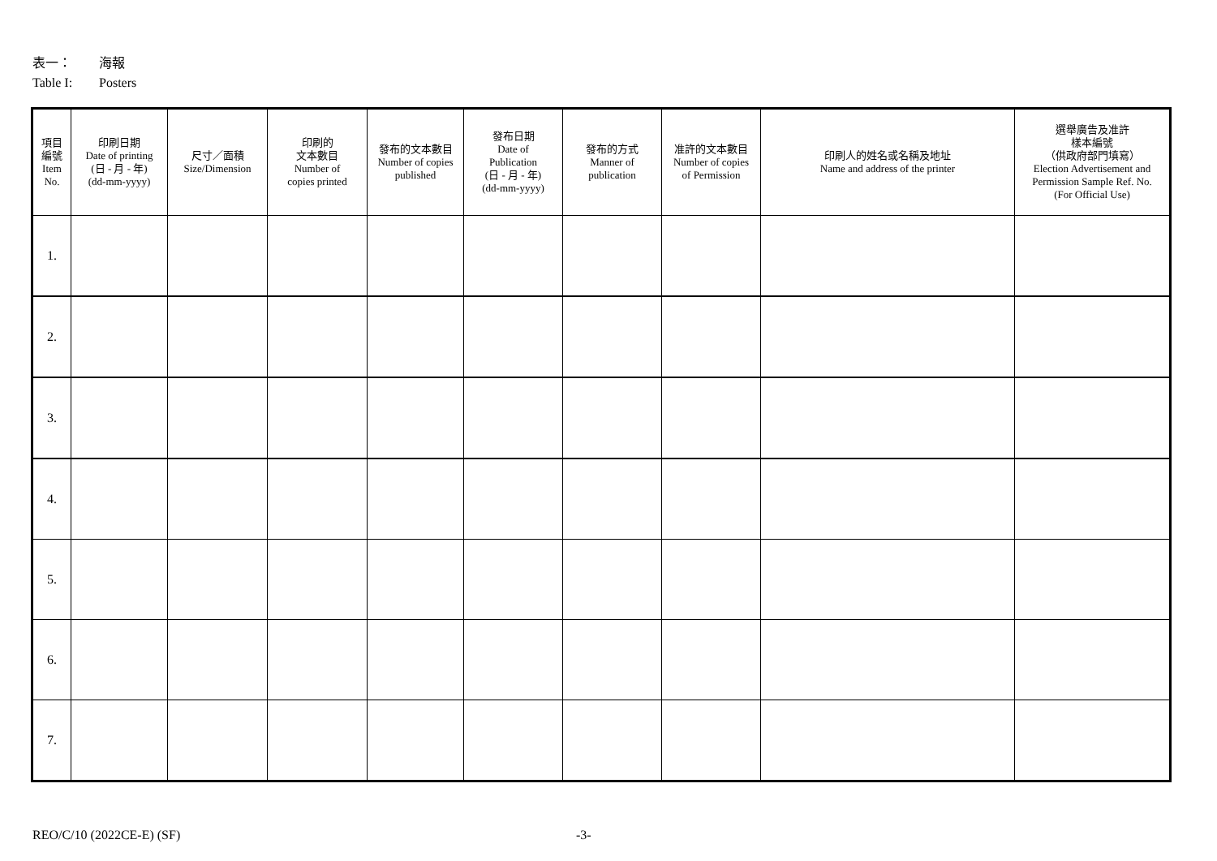表一： 海報
Table I: Posters
| 項目 編號 Item No. | 印刷日期 Date of printing (日 - 月 - 年) (dd-mm-yyyy) | 尺寸／面積 Size/Dimension | 印刷的 文本數目 Number of copies printed | 發布的文本數目 Number of copies published | 發布日期 Date of Publication (日 - 月 - 年) (dd-mm-yyyy) | 發布的方式 Manner of publication | 准許的文本數目 Number of copies of Permission | 印刷人的姓名或名稱及地址 Name and address of the printer | 選舉廣告及准許 樣本編號 （供政府部門填寫） Election Advertisement and Permission Sample Ref. No. (For Official Use) |
| --- | --- | --- | --- | --- | --- | --- | --- | --- | --- |
| 1. | | | | | | | | | |
| 2. | | | | | | | | | |
| 3. | | | | | | | | | |
| 4. | | | | | | | | | |
| 5. | | | | | | | | | |
| 6. | | | | | | | | | |
| 7. | | | | | | | | | |
REO/C/10 (2022CE-E) (SF) -3-